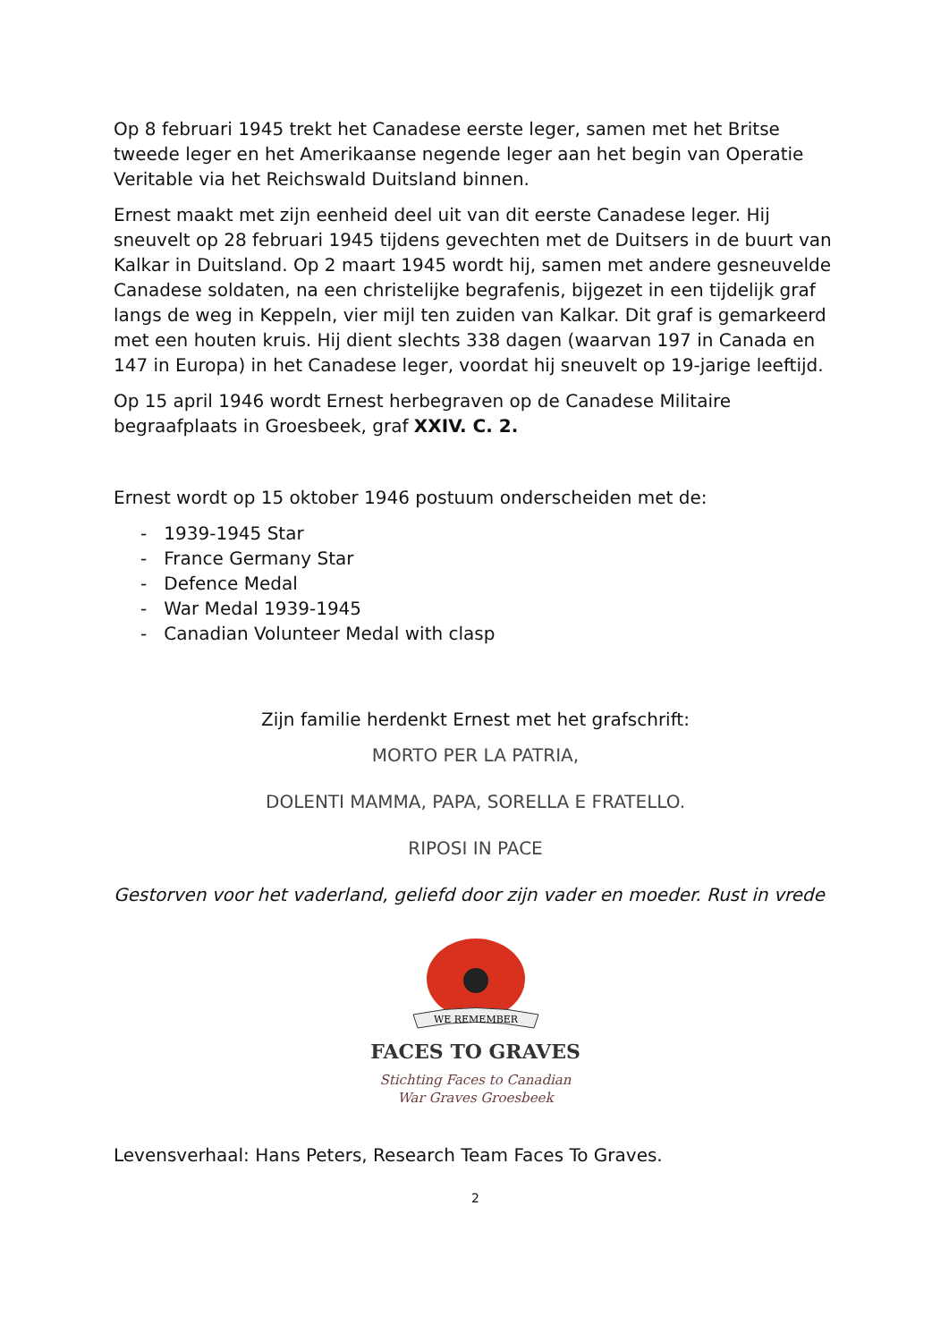Op 8 februari 1945 trekt het Canadese eerste leger, samen met het Britse tweede leger en het Amerikaanse negende leger aan het begin van Operatie Veritable via het Reichswald Duitsland binnen.
Ernest maakt met zijn eenheid deel uit van dit eerste Canadese leger. Hij sneuvelt op 28 februari 1945 tijdens gevechten met de Duitsers in de buurt van Kalkar in Duitsland. Op 2 maart 1945 wordt hij, samen met andere gesneuvelde Canadese soldaten, na een christelijke begrafenis, bijgezet in een tijdelijk graf langs de weg in Keppeln, vier mijl ten zuiden van Kalkar. Dit graf is gemarkeerd met een houten kruis. Hij dient slechts 338 dagen (waarvan 197 in Canada en 147 in Europa) in het Canadese leger, voordat hij sneuvelt op 19-jarige leeftijd.
Op 15 april 1946 wordt Ernest herbegraven op de Canadese Militaire begraafplaats in Groesbeek, graf XXIV. C. 2.
Ernest wordt op 15 oktober 1946 postuum onderscheiden met de:
- 1939-1945 Star
- France Germany Star
- Defence Medal
- War Medal 1939-1945
- Canadian Volunteer Medal with clasp
Zijn familie herdenkt Ernest met het grafschrift:
MORTO PER LA PATRIA,
DOLENTI MAMMA, PAPA, SORELLA E FRATELLO.
RIPOSI IN PACE
Gestorven voor het vaderland, geliefd door zijn vader en moeder. Rust in vrede
WE REMEMBER
FACES TO GRAVES
Stichting Faces to Canadian
War Graves Groesbeek
Levensverhaal: Hans Peters, Research Team Faces To Graves.
2